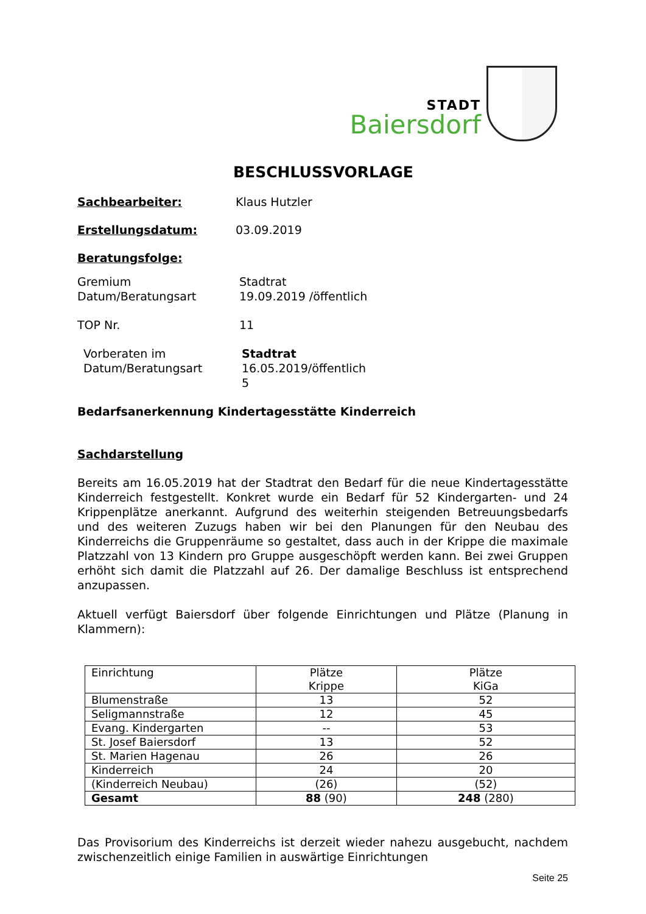STADT
Baiersdorf
BESCHLUSSVORLAGE
Sachbearbeiter: Klaus Hutzler
Erstellungsdatum: 03.09.2019
Beratungsfolge:
Gremium
Datum/Beratungsart
Stadtrat
19.09.2019 /öffentlich
TOP Nr. 11
Vorberaten im
Datum/Beratungsart
Stadtrat
16.05.2019/öffentlich
5
Bedarfsanerkennung Kindertagesstätte Kinderreich
Sachdarstellung
Bereits am 16.05.2019 hat der Stadtrat den Bedarf für die neue Kindertagesstätte Kinderreich festgestellt. Konkret wurde ein Bedarf für 52 Kindergarten- und 24 Krippenplätze anerkannt. Aufgrund des weiterhin steigenden Betreuungsbedarfs und des weiteren Zuzugs haben wir bei den Planungen für den Neubau des Kinderreichs die Gruppenräume so gestaltet, dass auch in der Krippe die maximale Platzzahl von 13 Kindern pro Gruppe ausgeschöpft werden kann. Bei zwei Gruppen erhöht sich damit die Platzzahl auf 26. Der damalige Beschluss ist entsprechend anzupassen.
Aktuell verfügt Baiersdorf über folgende Einrichtungen und Plätze (Planung in Klammern):
| Einrichtung | Plätze Krippe | Plätze KiGa |
| Blumenstraße | 13 | 52 |
| Seligmannstraße | 12 | 45 |
| Evang. Kindergarten | -- | 53 |
| St. Josef Baiersdorf | 13 | 52 |
| St. Marien Hagenau | 26 | 26 |
| Kinderreich | 24 | 20 |
| (Kinderreich Neubau) | (26) | (52) |
| Gesamt | 88 (90) | 248 (280) |
Das Provisorium des Kinderreichs ist derzeit wieder nahezu ausgebucht, nachdem zwischenzeitlich einige Familien in auswärtige Einrichtungen
Seite 25